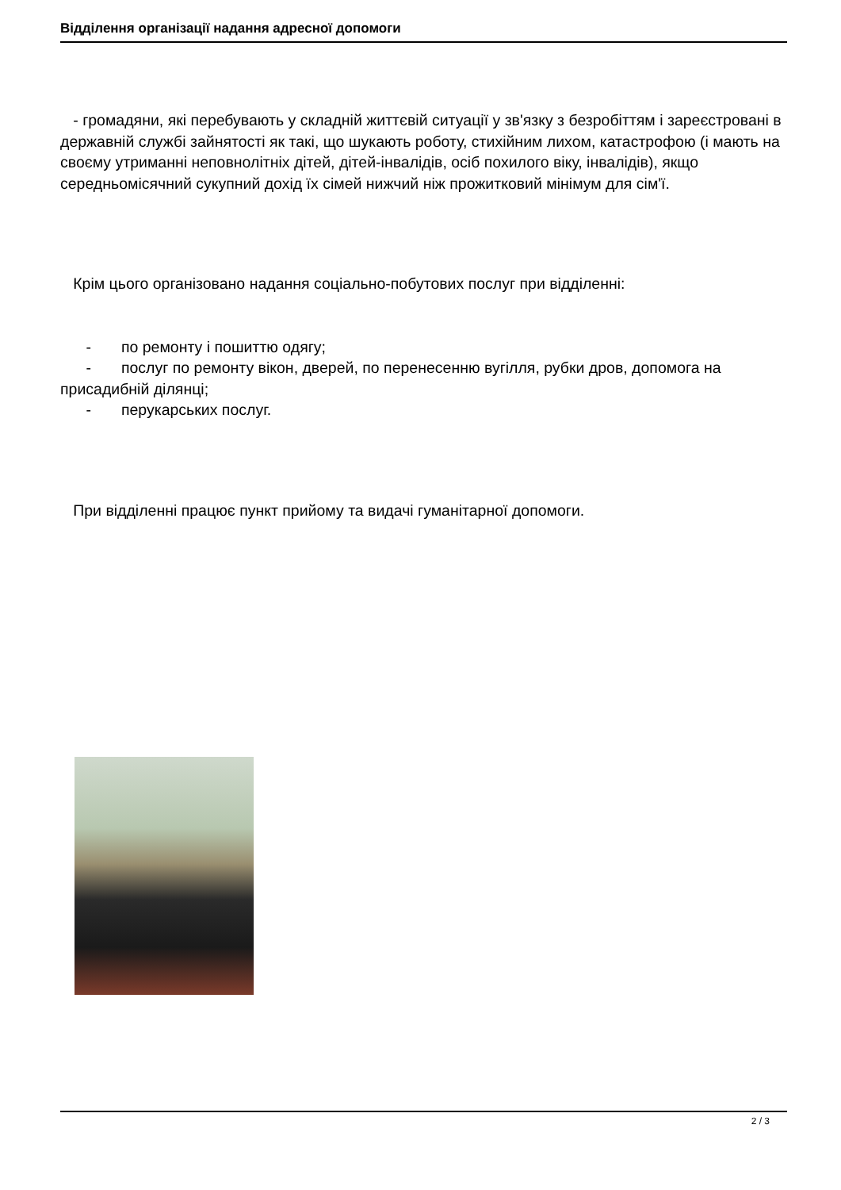Відділення організації надання адресної допомоги
- громадяни, які перебувають у складній життєвій ситуації у зв'язку з безробіттям і зареєстровані в державній службі зайнятості як такі, що шукають роботу, стихійним лихом, катастрофою (і мають на своєму утриманні неповнолітніх дітей, дітей-інвалідів, осіб похилого віку, інвалідів), якщо середньомісячний сукупний дохід їх сімей нижчий ніж прожитковий мінімум для сім'ї.
Крім цього організовано надання соціально-побутових послуг при відділенні:
- по ремонту і пошиттю одягу;
- послуг по ремонту вікон, дверей, по перенесенню вугілля, рубки дров, допомога на присадибній ділянці;
- перукарських послуг.
При відділенні працює пункт прийому та видачі гуманітарної допомоги.
2 / 3